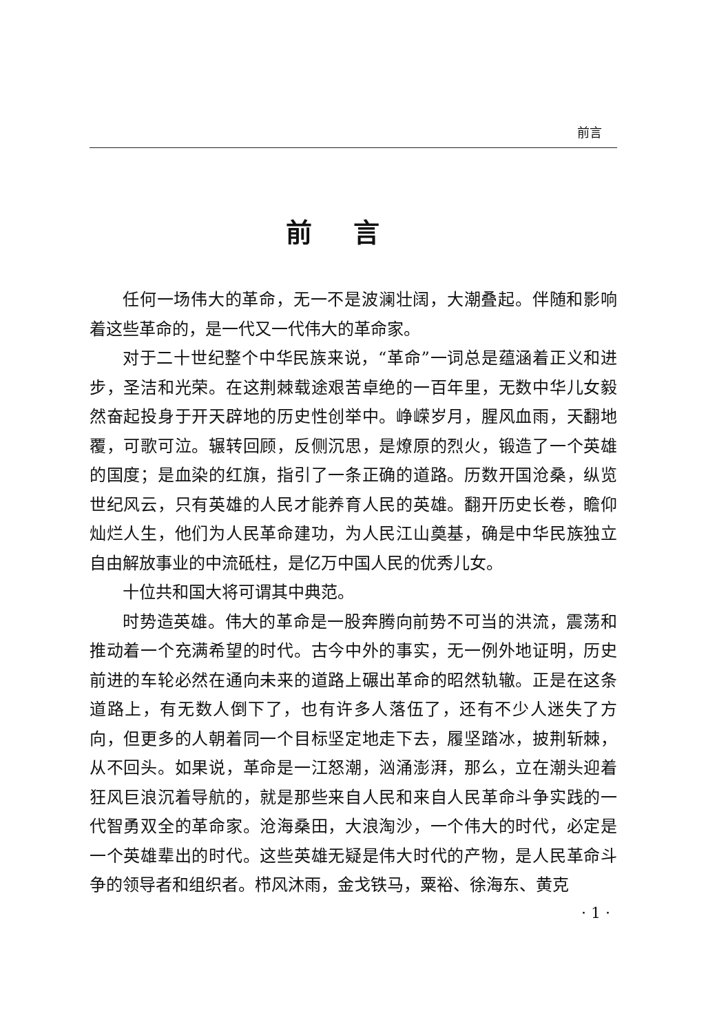前言
前言
任何一场伟大的革命，无一不是波澜壮阔，大潮叠起。伴随和影响着这些革命的，是一代又一代伟大的革命家。
对于二十世纪整个中华民族来说，“革命”一词总是蕴涵着正义和进步，圣洁和光荣。在这荆棘载途艰苦卓绝的一百年里，无数中华儿女毅然奋起投身于开天辟地的历史性创举中。峥嵘岁月，腥风血雨，天翻地覆，可歌可泣。辗转回顾，反侧沉思，是燎原的烈火，锻造了一个英雄的国度；是血染的红旗，指引了一条正确的道路。历数开国沧桑，纵览世纪风云，只有英雄的人民才能养育人民的英雄。翻开历史长卷，瞻仰灿烂人生，他们为人民革命建功，为人民江山奠基，确是中华民族独立自由解放事业的中流砥柱，是亿万中国人民的优秀儿女。
十位共和国大将可谓其中典范。
时势造英雄。伟大的革命是一股奔腾向前势不可当的洪流，震荡和推动着一个充满希望的时代。古今中外的事实，无一例外地证明，历史前进的车轮必然在通向未来的道路上碾出革命的昭然轨辙。正是在这条道路上，有无数人倒下了，也有许多人落伍了，还有不少人迷失了方向，但更多的人朝着同一个目标坚定地走下去，履坚踏冰，披荆斩棘，从不回头。如果说，革命是一江怒潮，汹涌澎湃，那么，立在潮头迎着狂风巨浪沉着导航的，就是那些来自人民和来自人民革命斗争实践的一代智勇双全的革命家。沧海桑田，大浪淘沙，一个伟大的时代，必定是一个英雄辈出的时代。这些英雄无疑是伟大时代的产物，是人民革命斗争的领导者和组织者。栉风沐雨，金戈铁马，粟裕、徐海东、黄克
· 1 ·